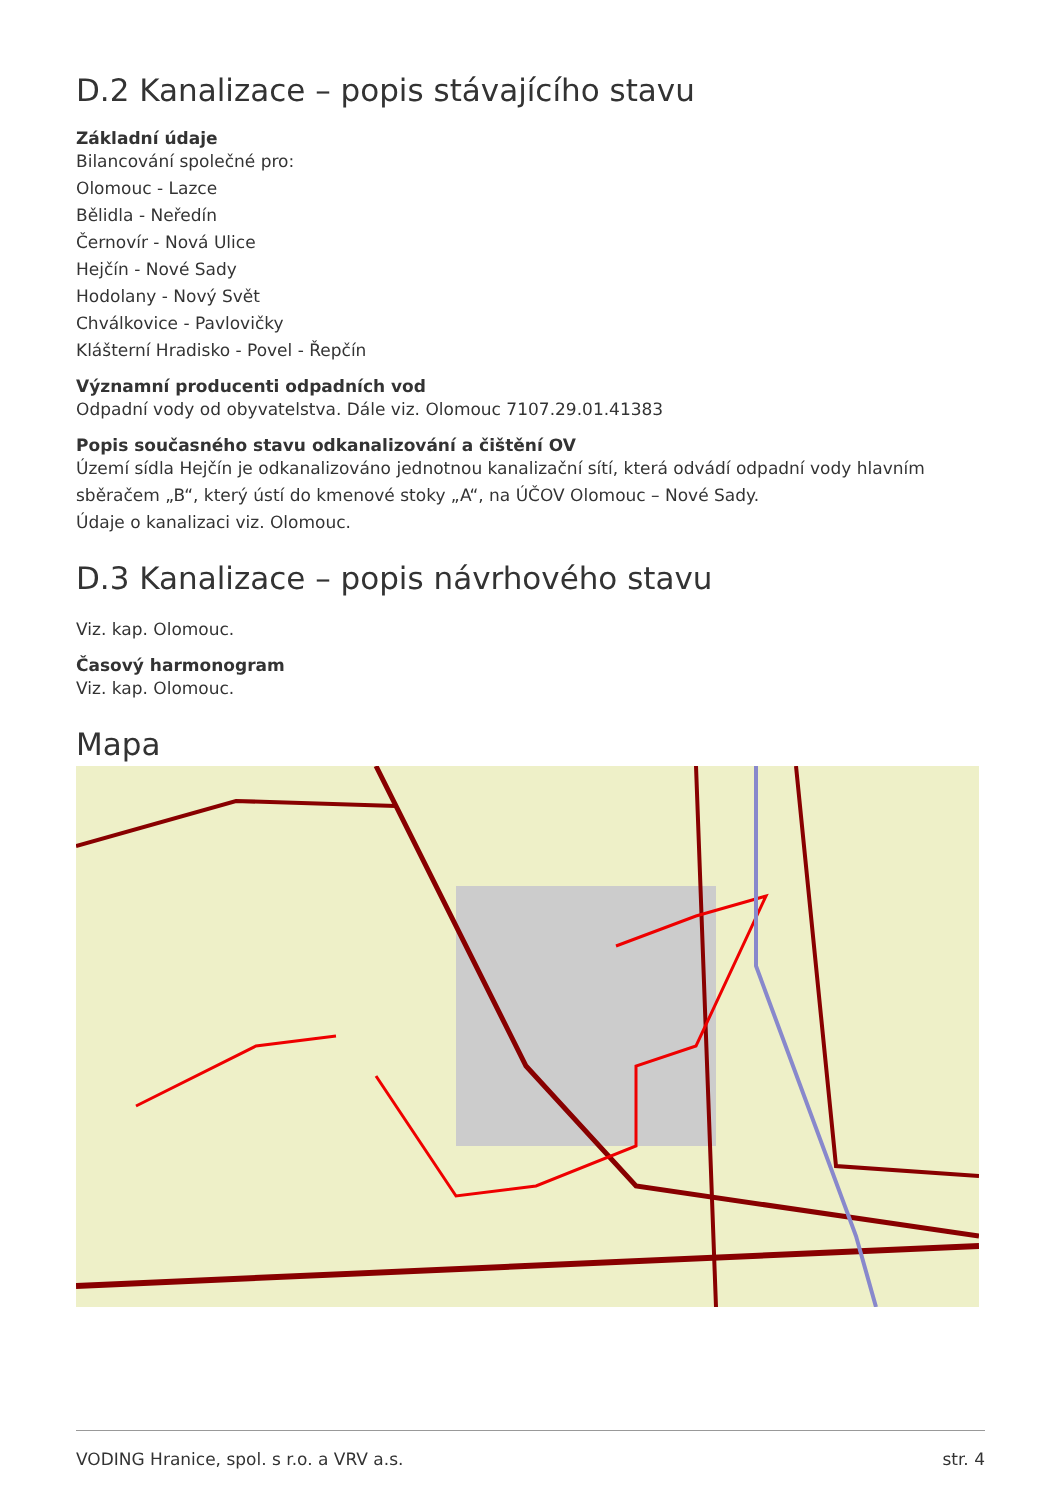D.2 Kanalizace – popis stávajícího stavu
Základní údaje
Bilancování společné pro:
Olomouc - Lazce
Bělidla - Neředín
Černovír - Nová Ulice
Hejčín - Nové Sady
Hodolany - Nový Svět
Chválkovice - Pavlovičky
Klášterní Hradisko - Povel - Řepčín
Významní producenti odpadních vod
Odpadní vody od obyvatelstva. Dále viz. Olomouc 7107.29.01.41383
Popis současného stavu odkanalizování a čištění OV
Území sídla Hejčín je odkanalizováno jednotnou kanalizační sítí, která odvádí odpadní vody hlavním sběračem „B“, který ústí do kmenové stoky „A“, na ÚČOV Olomouc – Nové Sady.
Údaje o kanalizaci viz. Olomouc.
D.3 Kanalizace – popis návrhového stavu
Viz. kap. Olomouc.
Časový harmonogram
Viz. kap. Olomouc.
Mapa
VODING Hranice, spol. s r.o. a VRV a.s. str. 4